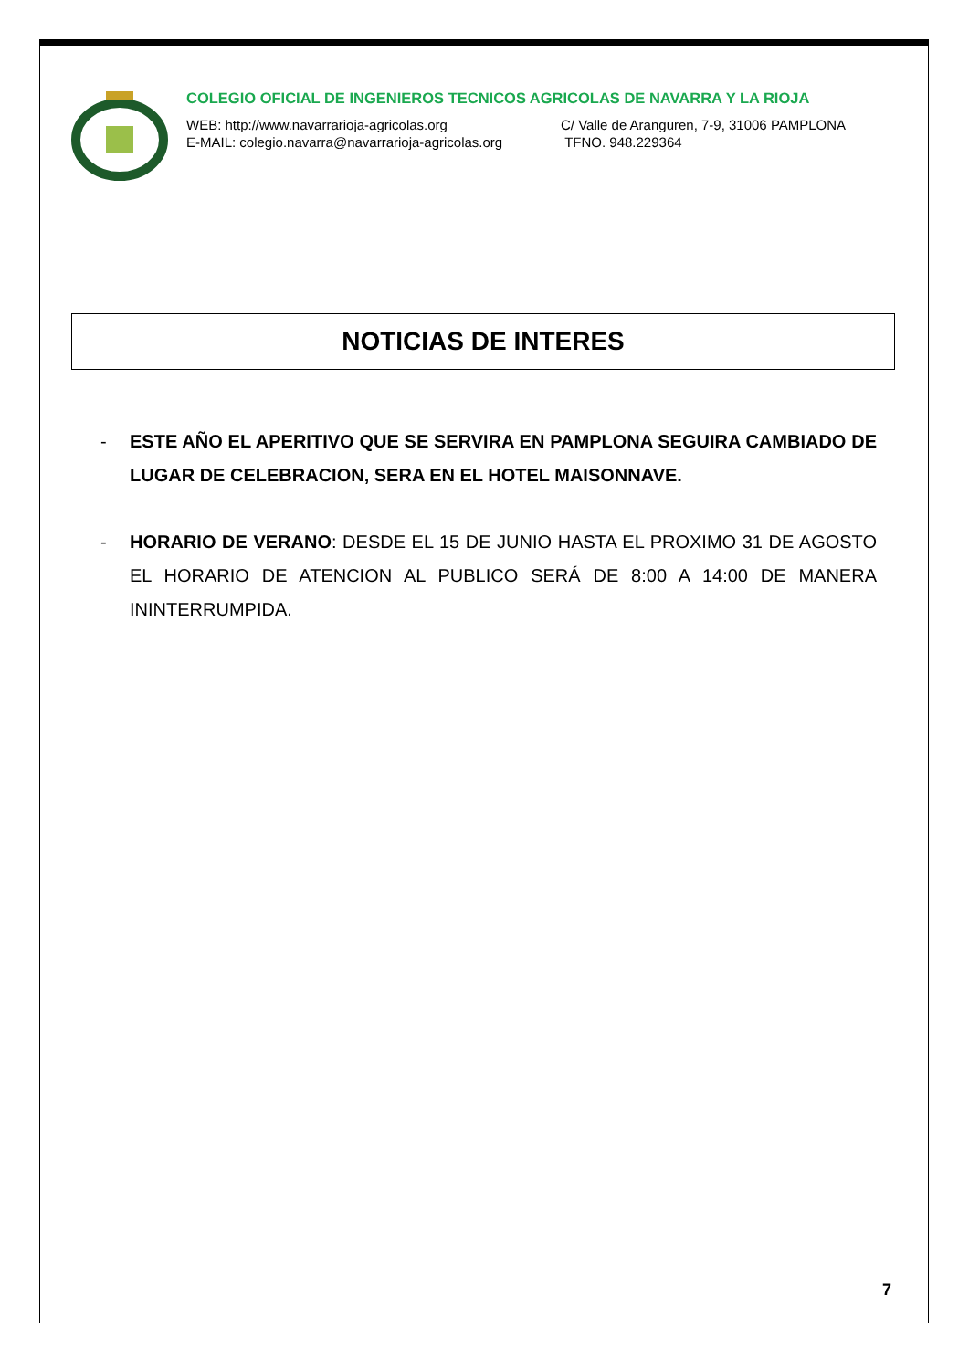COLEGIO OFICIAL DE INGENIEROS TECNICOS AGRICOLAS DE NAVARRA Y LA RIOJA
WEB: http://www.navarrarioja-agricolas.org C/ Valle de Aranguren, 7-9, 31006 PAMPLONA E-MAIL: colegio.navarra@navarrarioja-agricolas.org TFNO. 948.229364
NOTICIAS DE INTERES
- ESTE AÑO EL APERITIVO QUE SE SERVIRA EN PAMPLONA SEGUIRA CAMBIADO DE LUGAR DE CELEBRACION, SERA EN EL HOTEL MAISONNAVE.
- HORARIO DE VERANO: DESDE EL 15 DE JUNIO HASTA EL PROXIMO 31 DE AGOSTO EL HORARIO DE ATENCION AL PUBLICO SERÁ DE 8:00 A 14:00 DE MANERA ININTERRUMPIDA.
7